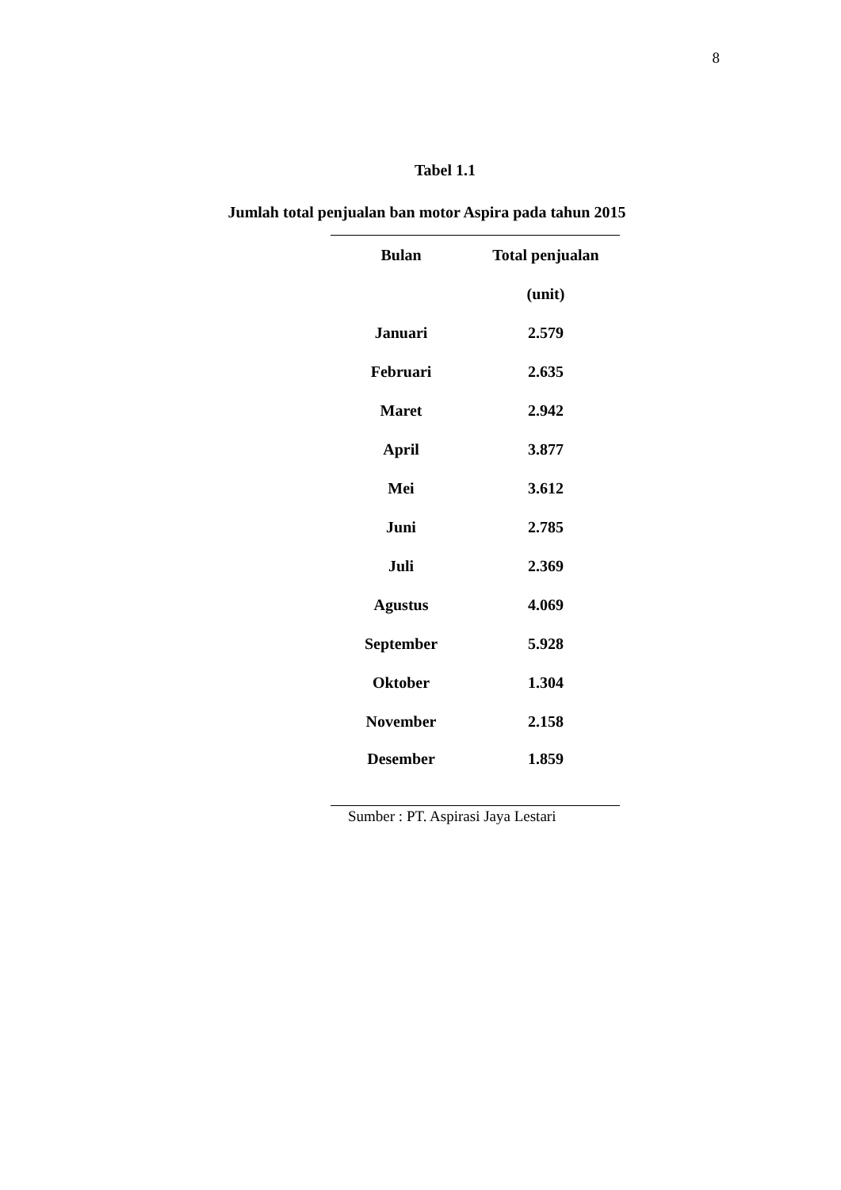8
Tabel 1.1
Jumlah total penjualan ban motor Aspira pada tahun 2015
| Bulan | Total penjualan |
| --- | --- |
| | (unit) |
| Januari | 2.579 |
| Februari | 2.635 |
| Maret | 2.942 |
| April | 3.877 |
| Mei | 3.612 |
| Juni | 2.785 |
| Juli | 2.369 |
| Agustus | 4.069 |
| September | 5.928 |
| Oktober | 1.304 |
| November | 2.158 |
| Desember | 1.859 |
Sumber : PT. Aspirasi Jaya Lestari